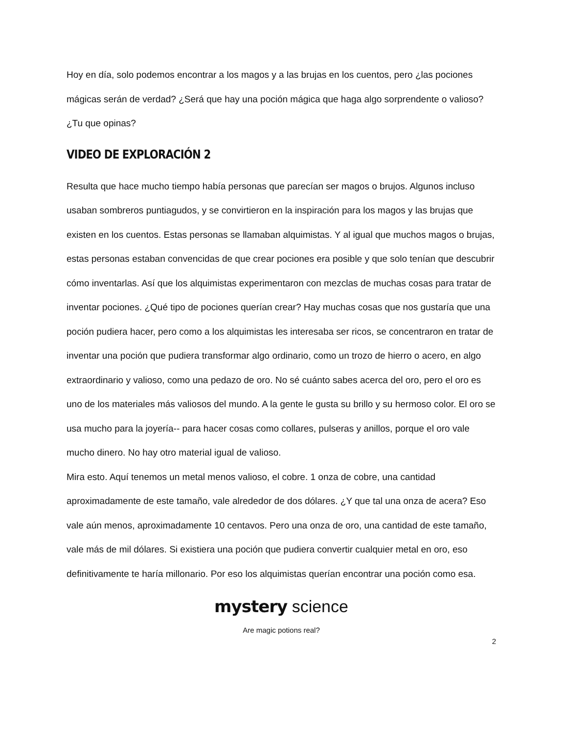Hoy en día, solo podemos encontrar a los magos y a las brujas en los cuentos, pero ¿las pociones mágicas serán de verdad? ¿Será que hay una poción mágica que haga algo sorprendente o valioso? ¿Tu que opinas?
VIDEO DE EXPLORACIÓN 2
Resulta que hace mucho tiempo había personas que parecían ser magos o brujos. Algunos incluso usaban sombreros puntiagudos, y se convirtieron en la inspiración para los magos y las brujas que existen en los cuentos. Estas personas se llamaban alquimistas. Y al igual que muchos magos o brujas, estas personas estaban convencidas de que crear pociones era posible y que solo tenían que descubrir cómo inventarlas. Así que los alquimistas experimentaron con mezclas de muchas cosas para tratar de inventar pociones. ¿Qué tipo de pociones querían crear? Hay muchas cosas que nos gustaría que una poción pudiera hacer, pero como a los alquimistas les interesaba ser ricos, se concentraron en tratar de inventar una poción que pudiera transformar algo ordinario, como un trozo de hierro o acero, en algo extraordinario y valioso, como una pedazo de oro. No sé cuánto sabes acerca del oro, pero el oro es uno de los materiales más valiosos del mundo. A la gente le gusta su brillo y su hermoso color. El oro se usa mucho para la joyería-- para hacer cosas como collares, pulseras y anillos, porque el oro vale mucho dinero. No hay otro material igual de valioso.
Mira esto. Aquí tenemos un metal menos valioso, el cobre. 1 onza de cobre, una cantidad aproximadamente de este tamaño, vale alrededor de dos dólares. ¿Y que tal una onza de acera? Eso vale aún menos, aproximadamente 10 centavos. Pero una onza de oro, una cantidad de este tamaño, vale más de mil dólares. Si existiera una poción que pudiera convertir cualquier metal en oro, eso definitivamente te haría millonario. Por eso los alquimistas querían encontrar una poción como esa.
mystery science
Are magic potions real?
2